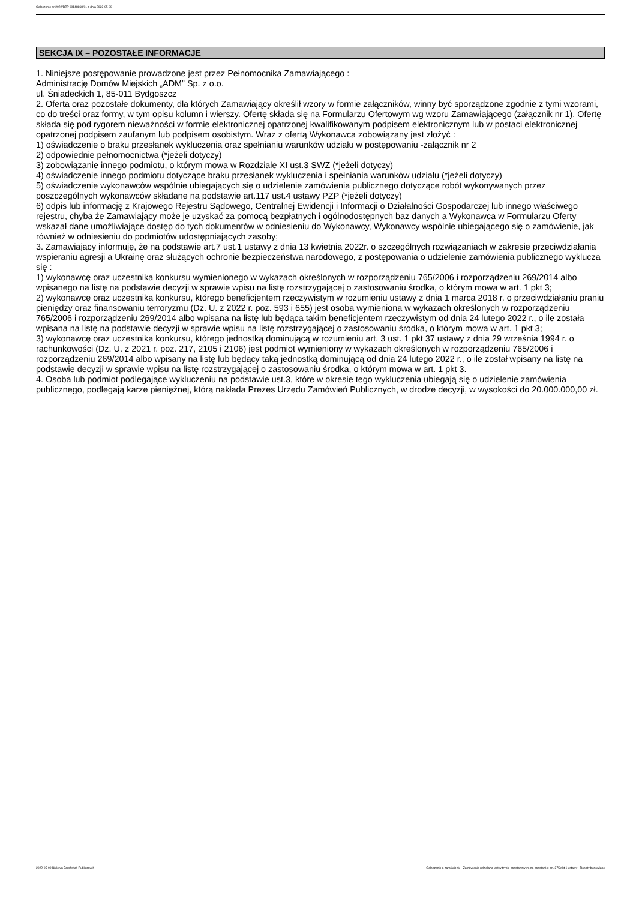Ogłoszenie nr 2022/BZP 00148868/01 z dnia 2022-05-09
SEKCJA IX – POZOSTAŁE INFORMACJE
1. Niniejsze postępowanie prowadzone jest przez Pełnomocnika Zamawiającego :
Administrację Domów Miejskich „ADM” Sp. z o.o.
ul. Śniadeckich 1, 85-011 Bydgoszcz
2. Oferta oraz pozostałe dokumenty, dla których Zamawiający określił wzory w formie załączników, winny być sporządzone zgodnie z tymi wzorami, co do treści oraz formy, w tym opisu kolumn i wierszy. Ofertę składa się na Formularzu Ofertowym wg wzoru Zamawiającego (załącznik nr 1). Ofertę składa się pod rygorem nieważności w formie elektronicznej opatrzonej kwalifikowanym podpisem elektronicznym lub w postaci elektronicznej opatrzonej podpisem zaufanym lub podpisem osobistym. Wraz z ofertą Wykonawca zobowiązany jest złożyć :
1) oświadczenie o braku przesłanek wykluczenia oraz spełnianiu warunków udziału w postępowaniu -załącznik nr 2
2) odpowiednie pełnomocnictwa (*jeżeli dotyczy)
3) zobowiązanie innego podmiotu, o którym mowa w Rozdziale XI ust.3 SWZ (*jeżeli dotyczy)
4) oświadczenie innego podmiotu dotyczące braku przesłanek wykluczenia i spełniania warunków udziału (*jeżeli dotyczy)
5) oświadczenie wykonawców wspólnie ubiegających się o udzielenie zamówienia publicznego dotyczące robót wykonywanych przez poszczególnych wykonawców składane na podstawie art.117 ust.4 ustawy PZP (*jeżeli dotyczy)
6) odpis lub informację z Krajowego Rejestru Sądowego, Centralnej Ewidencji i Informacji o Działalności Gospodarczej lub innego właściwego rejestru, chyba że Zamawiający może je uzyskać za pomocą bezpłatnych i ogólnodostępnych baz danych a Wykonawca w Formularzu Oferty wskazał dane umożliwiające dostęp do tych dokumentów w odniesieniu do Wykonawcy, Wykonawcy wspólnie ubiegającego się o zamówienie, jak również w odniesieniu do podmiotów udostępniających zasoby;
3. Zamawiający informuję, że na podstawie art.7 ust.1 ustawy z dnia 13 kwietnia 2022r. o szczególnych rozwiązaniach w zakresie przeciwdziałania wspieraniu agresji a Ukrainę oraz służących ochronie bezpieczeństwa narodowego, z postępowania o udzielenie zamówienia publicznego wyklucza się :
1) wykonawcę oraz uczestnika konkursu wymienionego w wykazach określonych w rozporządzeniu 765/2006 i rozporządzeniu 269/2014 albo wpisanego na listę na podstawie decyzji w sprawie wpisu na listę rozstrzygającej o zastosowaniu środka, o którym mowa w art. 1 pkt 3;
2) wykonawcę oraz uczestnika konkursu, którego beneficjentem rzeczywistym w rozumieniu ustawy z dnia 1 marca 2018 r. o przeciwdziałaniu praniu pieniędzy oraz finansowaniu terroryzmu (Dz. U. z 2022 r. poz. 593 i 655) jest osoba wymieniona w wykazach określonych w rozporządzeniu 765/2006 i rozporządzeniu 269/2014 albo wpisana na listę lub będąca takim beneficjentem rzeczywistym od dnia 24 lutego 2022 r., o ile została wpisana na listę na podstawie decyzji w sprawie wpisu na listę rozstrzygającej o zastosowaniu środka, o którym mowa w art. 1 pkt 3;
3) wykonawcę oraz uczestnika konkursu, którego jednostką dominującą w rozumieniu art. 3 ust. 1 pkt 37 ustawy z dnia 29 września 1994 r. o rachunkowości (Dz. U. z 2021 r. poz. 217, 2105 i 2106) jest podmiot wymieniony w wykazach określonych w rozporządzeniu 765/2006 i rozporządzeniu 269/2014 albo wpisany na listę lub będący taką jednostką dominującą od dnia 24 lutego 2022 r., o ile został wpisany na listę na podstawie decyzji w sprawie wpisu na listę rozstrzygającej o zastosowaniu środka, o którym mowa w art. 1 pkt 3.
4. Osoba lub podmiot podlegające wykluczeniu na podstawie ust.3, które w okresie tego wykluczenia ubiegają się o udzielenie zamówienia publicznego, podlegają karze pieniężnej, którą nakłada Prezes Urzędu Zamówień Publicznych, w drodze decyzji, w wysokości do 20.000.000,00 zł.
2022-05-09 Biuletyn Zamówień Publicznych Ogłoszenie o zamówieniu - Zamówienie udzielane jest w trybie podstawowym na podstawie: art. 275 pkt 1 ustawy - Roboty budowlane